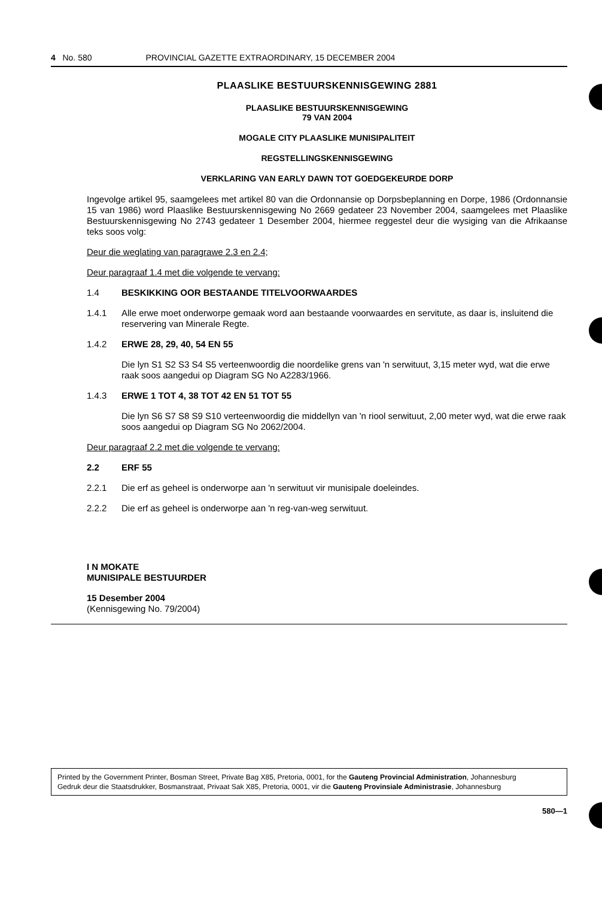4 No. 580 PROVINCIAL GAZETTE EXTRAORDINARY, 15 DECEMBER 2004
PLAASLIKE BESTUURSKENNISGEWING 2881
PLAASLIKE BESTUURSKENNISGEWING
79 VAN 2004
MOGALE CITY PLAASLIKE MUNISIPALITEIT
REGSTELLINGSKENNISGEWING
VERKLARING VAN EARLY DAWN TOT GOEDGEKEURDE DORP
Ingevolge artikel 95, saamgelees met artikel 80 van die Ordonnansie op Dorpsbeplanning en Dorpe, 1986 (Ordonnansie 15 van 1986) word Plaaslike Bestuurskennisgewing No 2669 gedateer 23 November 2004, saamgelees met Plaaslike Bestuurskennisgewing No 2743 gedateer 1 Desember 2004, hiermee reggestel deur die wysiging van die Afrikaanse teks soos volg:
Deur die weglating van paragrawe 2.3 en 2.4;
Deur paragraaf 1.4 met die volgende te vervang:
1.4 BESKIKKING OOR BESTAANDE TITELVOORWAARDES
1.4.1 Alle erwe moet onderworpe gemaak word aan bestaande voorwaardes en servitute, as daar is, insluitend die reservering van Minerale Regte.
1.4.2 ERWE 28, 29, 40, 54 EN 55
Die lyn S1 S2 S3 S4 S5 verteenwoordig die noordelike grens van 'n serwituut, 3,15 meter wyd, wat die erwe raak soos aangedui op Diagram SG No A2283/1966.
1.4.3 ERWE 1 TOT 4, 38 TOT 42 EN 51 TOT 55
Die lyn S6 S7 S8 S9 S10 verteenwoordig die middellyn van 'n riool serwituut, 2,00 meter wyd, wat die erwe raak soos aangedui op Diagram SG No 2062/2004.
Deur paragraaf 2.2 met die volgende te vervang:
2.2 ERF 55
2.2.1 Die erf as geheel is onderworpe aan 'n serwituut vir munisipale doeleindes.
2.2.2 Die erf as geheel is onderworpe aan 'n reg-van-weg serwituut.
I N MOKATE
MUNISIPALE BESTUURDER
15 Desember 2004
(Kennisgewing No. 79/2004)
Printed by the Government Printer, Bosman Street, Private Bag X85, Pretoria, 0001, for the Gauteng Provincial Administration, Johannesburg
Gedruk deur die Staatsdrukker, Bosmanstraat, Privaat Sak X85, Pretoria, 0001, vir die Gauteng Provinsiale Administrasie, Johannesburg
580—1